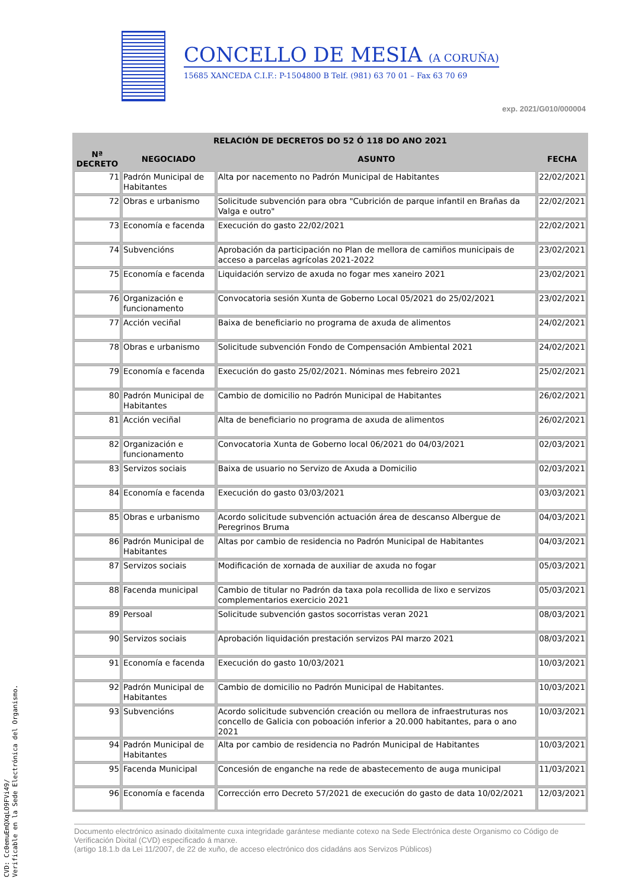CONCELLO DE MESIA (A CORUÑA)
15685 XANCEDA C.I.F.: P-1504800 B Telf. (981) 63 70 01 – Fax 63 70 69
exp. 2021/G010/000004
| RELACIÓN DE DECRETOS DO 52 Ó 118 DO ANO 2021 | | | |
| --- | --- | --- | --- |
| Nª DECRETO | NEGOCIADO | ASUNTO | FECHA |
| 71 | Padrón Municipal de Habitantes | Alta por nacemento no Padrón Municipal de Habitantes | 22/02/2021 |
| 72 | Obras e urbanismo | Solicitude subvención para obra "Cubrición de parque infantil en Brañas da Valga e outro" | 22/02/2021 |
| 73 | Economía e facenda | Execución do gasto 22/02/2021 | 22/02/2021 |
| 74 | Subvencións | Aprobación da participación no Plan de mellora de camiños municipais de acceso a parcelas agrícolas 2021-2022 | 23/02/2021 |
| 75 | Economía e facenda | Liquidación servizo de axuda no fogar mes xaneiro 2021 | 23/02/2021 |
| 76 | Organización e funcionamento | Convocatoria sesión Xunta de Goberno Local 05/2021 do 25/02/2021 | 23/02/2021 |
| 77 | Acción veciñal | Baixa de beneficiario no programa de axuda de alimentos | 24/02/2021 |
| 78 | Obras e urbanismo | Solicitude subvención Fondo de Compensación Ambiental 2021 | 24/02/2021 |
| 79 | Economía e facenda | Execución do gasto 25/02/2021. Nóminas mes febreiro 2021 | 25/02/2021 |
| 80 | Padrón Municipal de Habitantes | Cambio de domicilio no Padrón Municipal de Habitantes | 26/02/2021 |
| 81 | Acción veciñal | Alta de beneficiario no programa de axuda de alimentos | 26/02/2021 |
| 82 | Organización e funcionamento | Convocatoria Xunta de Goberno local 06/2021 do 04/03/2021 | 02/03/2021 |
| 83 | Servizos sociais | Baixa de usuario no Servizo de Axuda a Domicilio | 02/03/2021 |
| 84 | Economía e facenda | Execución do gasto 03/03/2021 | 03/03/2021 |
| 85 | Obras e urbanismo | Acordo solicitude subvención actuación área de descanso Albergue de Peregrinos Bruma | 04/03/2021 |
| 86 | Padrón Municipal de Habitantes | Altas por cambio de residencia no Padrón Municipal de Habitantes | 04/03/2021 |
| 87 | Servizos sociais | Modificación de xornada de auxiliar de axuda no fogar | 05/03/2021 |
| 88 | Facenda municipal | Cambio de titular no Padrón da taxa pola recollida de lixo e servizos complementarios exercicio 2021 | 05/03/2021 |
| 89 | Persoal | Solicitude subvención gastos socorristas veran 2021 | 08/03/2021 |
| 90 | Servizos sociais | Aprobación liquidación prestación servizos PAI marzo 2021 | 08/03/2021 |
| 91 | Economía e facenda | Execución do gasto 10/03/2021 | 10/03/2021 |
| 92 | Padrón Municipal de Habitantes | Cambio de domicilio no Padrón Municipal de Habitantes. | 10/03/2021 |
| 93 | Subvencións | Acordo solicitude subvención creación ou mellora de infraestruturas nos concello de Galicia con poboación inferior a 20.000 habitantes, para o ano 2021 | 10/03/2021 |
| 94 | Padrón Municipal de Habitantes | Alta por cambio de residencia no Padrón Municipal de Habitantes | 10/03/2021 |
| 95 | Facenda Municipal | Concesión de enganche na rede de abastecemento de auga municipal | 11/03/2021 |
| 96 | Economía e facenda | Corrección erro Decreto 57/2021 de execución do gasto de data 10/02/2021 | 12/03/2021 |
Documento electrónico asinado dixitalmente cuxa integridade garántese mediante cotexo na Sede Electrónica deste Organismo co Código de Verificación Dixital (CVD) especificado á marxe.
(artigo 18.1.b da Lei 11/2007, de 22 de xuño, de acceso electrónico dos cidadáns aos Servizos Públicos)
CVD: Cc0emuEmQXqLO9FVi49/
Verificable en la Sede Electrónica del Organismo.